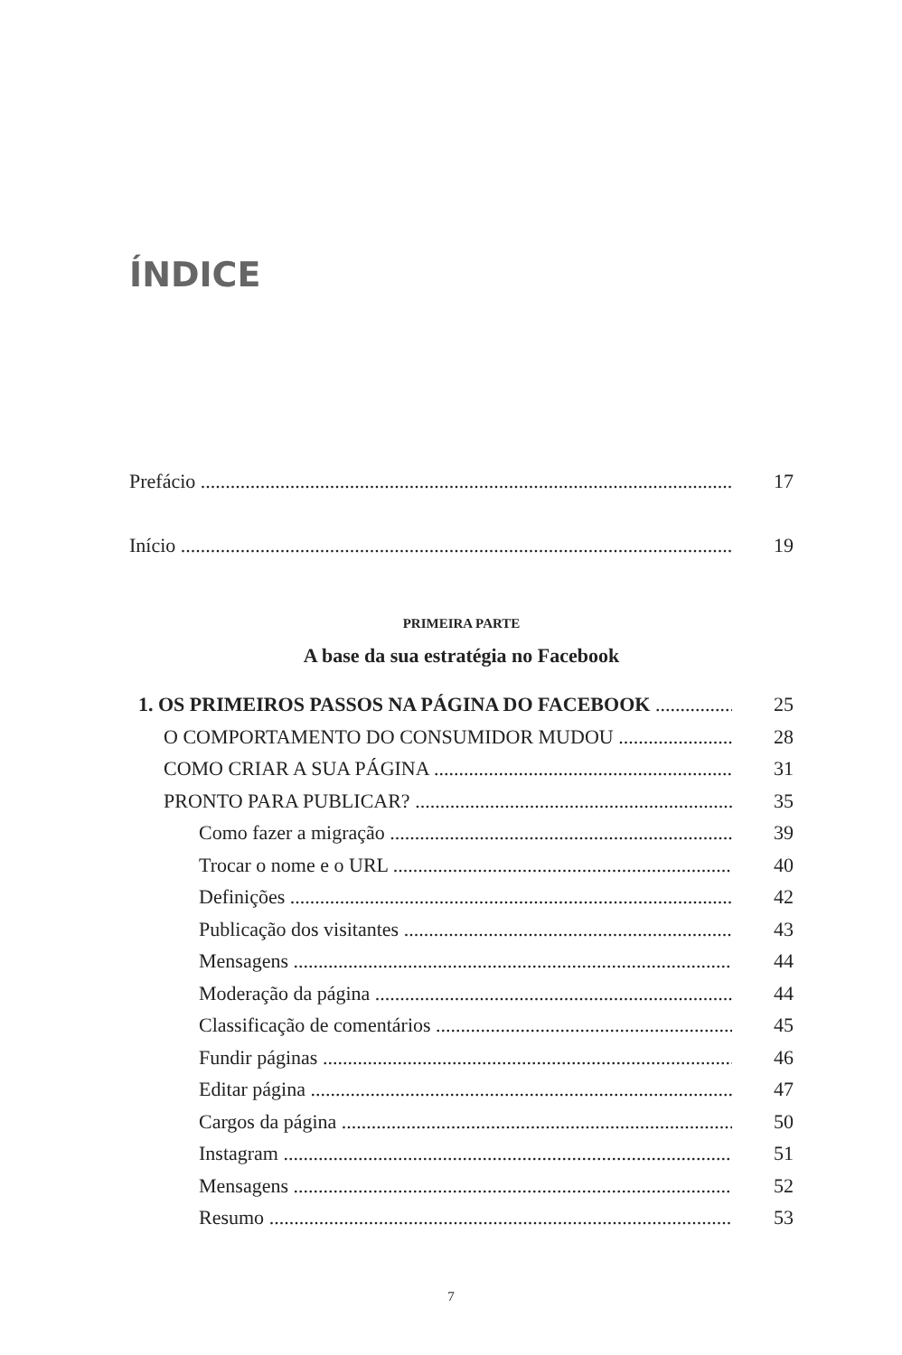ÍNDICE
Prefácio 17
Início 19
PRIMEIRA PARTE
A base da sua estratégia no Facebook
1. OS PRIMEIROS PASSOS NA PÁGINA DO FACEBOOK 25
O COMPORTAMENTO DO CONSUMIDOR MUDOU 28
COMO CRIAR A SUA PÁGINA 31
PRONTO PARA PUBLICAR? 35
Como fazer a migração 39
Trocar o nome e o URL 40
Definições 42
Publicação dos visitantes 43
Mensagens 44
Moderação da página 44
Classificação de comentários 45
Fundir páginas 46
Editar página 47
Cargos da página 50
Instagram 51
Mensagens 52
Resumo 53
7